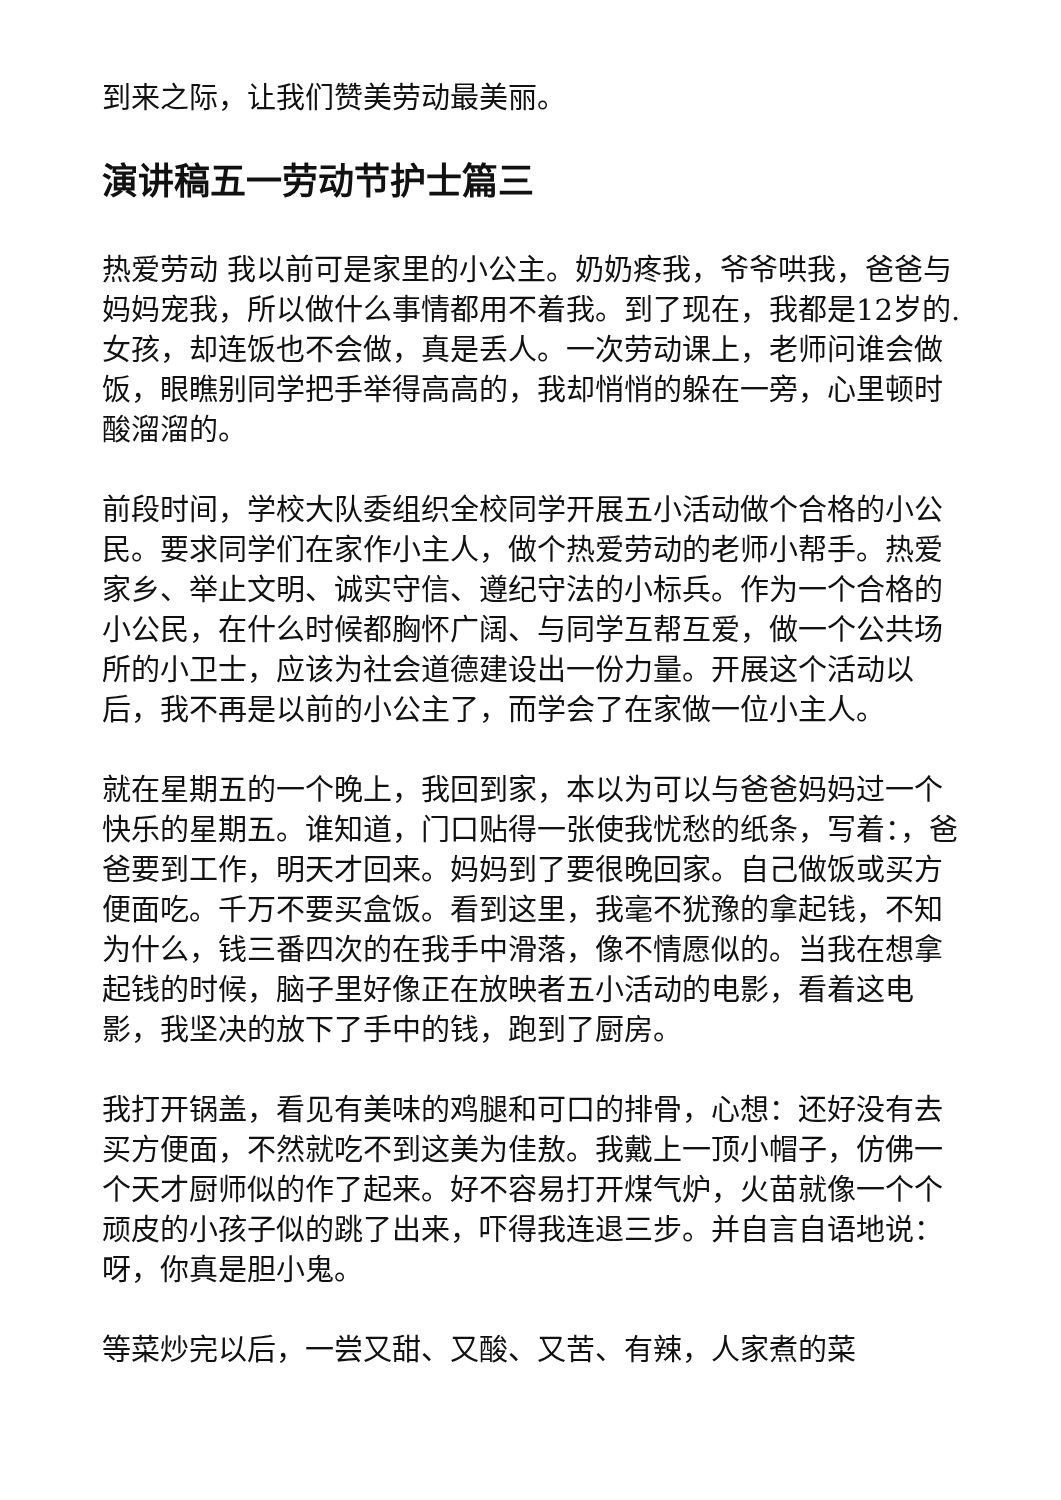到来之际，让我们赞美劳动最美丽。
演讲稿五一劳动节护士篇三
热爱劳动 我以前可是家里的小公主。奶奶疼我，爷爷哄我，爸爸与妈妈宠我，所以做什么事情都用不着我。到了现在，我都是12岁的.女孩，却连饭也不会做，真是丢人。一次劳动课上，老师问谁会做饭，眼瞧别同学把手举得高高的，我却悄悄的躲在一旁，心里顿时酸溜溜的。
前段时间，学校大队委组织全校同学开展五小活动做个合格的小公民。要求同学们在家作小主人，做个热爱劳动的老师小帮手。热爱家乡、举止文明、诚实守信、遵纪守法的小标兵。作为一个合格的小公民，在什么时候都胸怀广阔、与同学互帮互爱，做一个公共场所的小卫士，应该为社会道德建设出一份力量。开展这个活动以后，我不再是以前的小公主了，而学会了在家做一位小主人。
就在星期五的一个晚上，我回到家，本以为可以与爸爸妈妈过一个快乐的星期五。谁知道，门口贴得一张使我忧愁的纸条，写着：，爸爸要到工作，明天才回来。妈妈到了要很晚回家。自己做饭或买方便面吃。千万不要买盒饭。看到这里，我毫不犹豫的拿起钱，不知为什么，钱三番四次的在我手中滑落，像不情愿似的。当我在想拿起钱的时候，脑子里好像正在放映者五小活动的电影，看着这电影，我坚决的放下了手中的钱，跑到了厨房。
我打开锅盖，看见有美味的鸡腿和可口的排骨，心想：还好没有去买方便面，不然就吃不到这美为佳敖。我戴上一顶小帽子，仿佛一个天才厨师似的作了起来。好不容易打开煤气炉，火苗就像一个个顽皮的小孩子似的跳了出来，吓得我连退三步。并自言自语地说：呀，你真是胆小鬼。
等菜炒完以后，一尝又甜、又酸、又苦、有辣，人家煮的菜